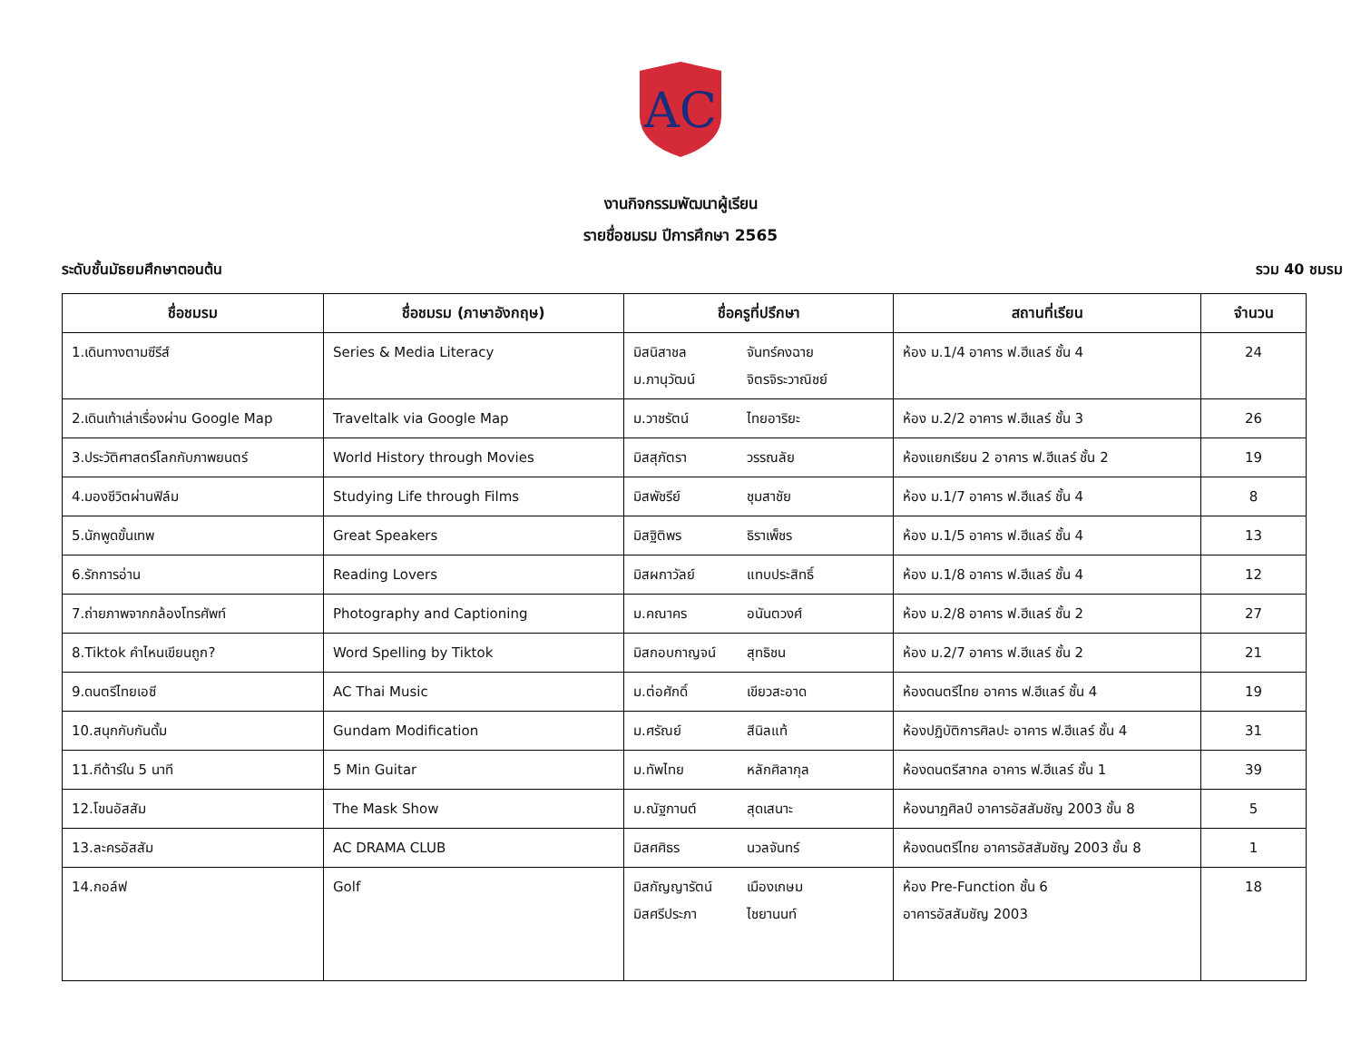AC
งานกิจกรรมพัฒนาผู้เรียน
รายชื่อชมรม ปีการศึกษา 2565
ระดับชั้นมัธยมศึกษาตอนต้น รวม 40 ชมรม
| ชื่อชมรม | ชื่อชมรม (ภาษาอังกฤษ) | ชื่อครูที่ปรึกษา | สถานที่เรียน | จำนวน |
| --- | --- | --- | --- | --- |
| 1.เดินทางตามซีรีส์ | Series & Media Literacy | มิสนิสาชล จันทร์คงฉาย ม.ภานุวัฒน์ จิตรจิระวาณิชย์ | ห้อง ม.1/4 อาคาร ฟ.ฮีแลร์ ชั้น 4 | 24 |
| 2.เดินเท้าเล่าเรื่องผ่าน Google Map | Traveltalk via Google Map | ม.วาชรัตน์ ไทยอาริยะ | ห้อง ม.2/2 อาคาร ฟ.ฮีแลร์ ชั้น 3 | 26 |
| 3.ประวัติศาสตร์โลกกับภาพยนตร์ | World History through Movies | มิสสุภัตรา วรรณลัย | ห้องแยกเรียน 2 อาคาร ฟ.ฮีแลร์ ชั้น 2 | 19 |
| 4.มองชีวิตผ่านฟิล์ม | Studying Life through Films | มิสพัชรีย์ ชุมสาชัย | ห้อง ม.1/7 อาคาร ฟ.ฮีแลร์ ชั้น 4 | 8 |
| 5.นักพูดขั้นเทพ | Great Speakers | มิสฐิติพร ธิราเพ็ชร | ห้อง ม.1/5 อาคาร ฟ.ฮีแลร์ ชั้น 4 | 13 |
| 6.รักการอ่าน | Reading Lovers | มิสผกาวัลย์ แทบประสิทธิ์ | ห้อง ม.1/8 อาคาร ฟ.ฮีแลร์ ชั้น 4 | 12 |
| 7.ถ่ายภาพจากกล้องโทรศัพท์ | Photography and Captioning | ม.คณาคร อนันตวงศ์ | ห้อง ม.2/8 อาคาร ฟ.ฮีแลร์ ชั้น 2 | 27 |
| 8.Tiktok คำไหนเขียนถูก? | Word Spelling by Tiktok | มิสกอบกาญจน์ สุทธิชน | ห้อง ม.2/7 อาคาร ฟ.ฮีแลร์ ชั้น 2 | 21 |
| 9.ดนตรีไทยเอซี | AC Thai Music | ม.ต่อศักดิ์ เขียวสะอาด | ห้องดนตรีไทย อาคาร ฟ.ฮีแลร์ ชั้น 4 | 19 |
| 10.สนุกกับกันดั้ม | Gundam Modification | ม.ศรัณย์ สีนิลแท้ | ห้องปฏิบัติการศิลปะ อาคาร ฟ.ฮีแลร์ ชั้น 4 | 31 |
| 11.กีต้าร์ใน 5 นาที | 5 Min Guitar | ม.ทัพไทย หลักศิลากุล | ห้องดนตรีสากล อาคาร ฟ.ฮีแลร์ ชั้น 1 | 39 |
| 12.โขนอัสสัม | The Mask Show | ม.ณัฐกานต์ สุดเสนาะ | ห้องนาฏศิลป์ อาคารอัสสัมชัญ 2003 ชั้น 8 | 5 |
| 13.ละครอัสสัม | AC DRAMA CLUB | มิสศศิธร นวลจันทร์ | ห้องดนตรีไทย อาคารอัสสัมชัญ 2003 ชั้น 8 | 1 |
| 14.กอล์ฟ | Golf | มิสกัญญารัตน์ เมืองเกษม มิสศรีประภา ไชยานนท์ | ห้อง Pre-Function ชั้น 6 อาคารอัสสัมชัญ 2003 | 18 |